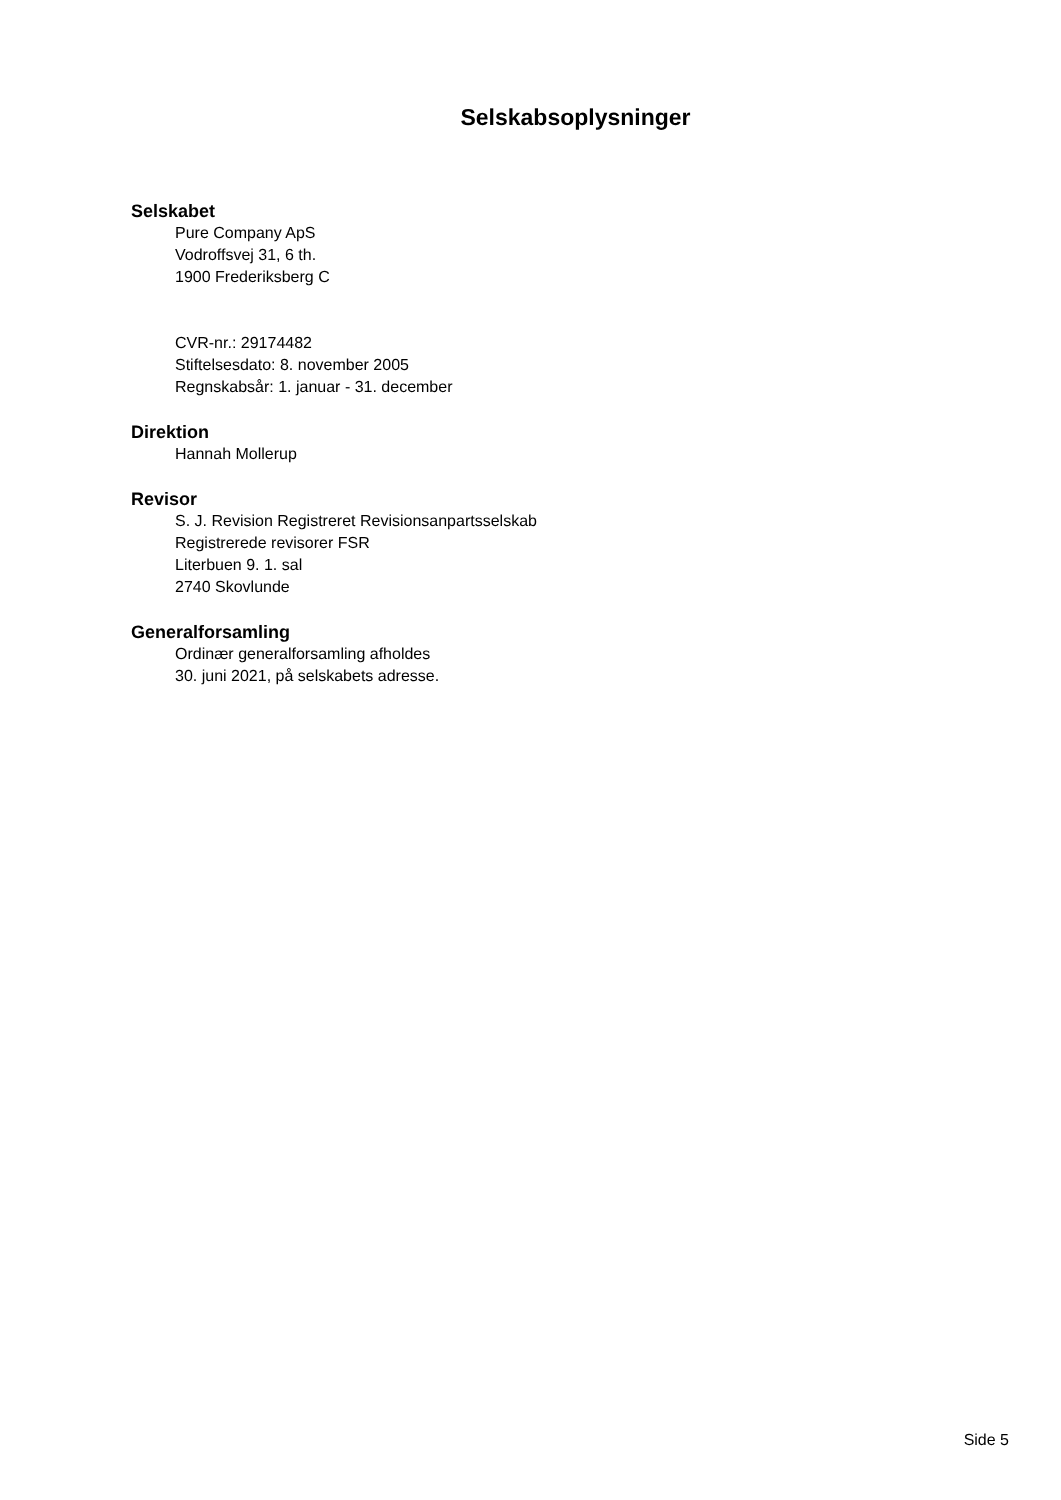Selskabsoplysninger
Selskabet
Pure Company ApS
Vodroffsvej 31, 6 th.
1900 Frederiksberg C
CVR-nr.: 29174482
Stiftelsesdato: 8. november 2005
Regnskabsår: 1. januar - 31. december
Direktion
Hannah Mollerup
Revisor
S. J. Revision Registreret Revisionsanpartsselskab
Registrerede revisorer FSR
Literbuen 9. 1. sal
2740 Skovlunde
Generalforsamling
Ordinær generalforsamling afholdes
30. juni 2021, på selskabets adresse.
Side 5